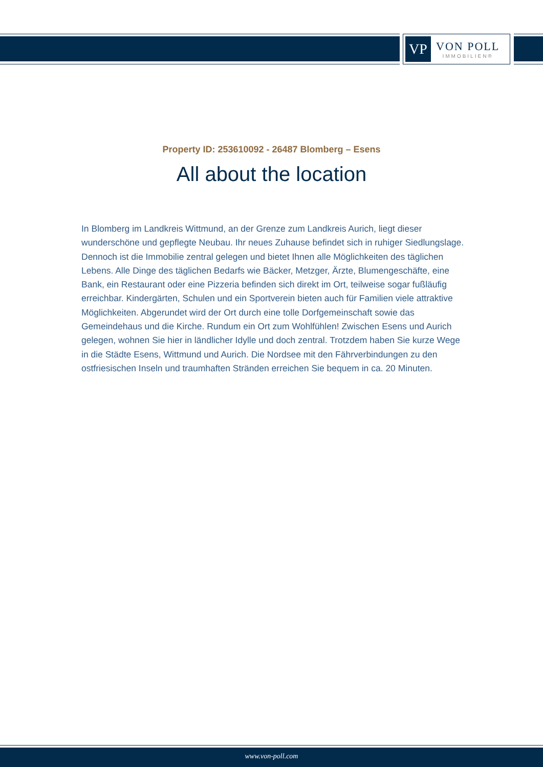VP
VON POLL
IMMOBILIEN®
Property ID: 253610092 - 26487 Blomberg – Esens
All about the location
In Blomberg im Landkreis Wittmund, an der Grenze zum Landkreis Aurich, liegt dieser wunderschöne und gepflegte Neubau. Ihr neues Zuhause befindet sich in ruhiger Siedlungslage. Dennoch ist die Immobilie zentral gelegen und bietet Ihnen alle Möglichkeiten des täglichen Lebens. Alle Dinge des täglichen Bedarfs wie Bäcker, Metzger, Ärzte, Blumengeschäfte, eine Bank, ein Restaurant oder eine Pizzeria befinden sich direkt im Ort, teilweise sogar fußläufig erreichbar. Kindergärten, Schulen und ein Sportverein bieten auch für Familien viele attraktive Möglichkeiten. Abgerundet wird der Ort durch eine tolle Dorfgemeinschaft sowie das Gemeindehaus und die Kirche. Rundum ein Ort zum Wohlfühlen! Zwischen Esens und Aurich gelegen, wohnen Sie hier in ländlicher Idylle und doch zentral. Trotzdem haben Sie kurze Wege in die Städte Esens, Wittmund und Aurich. Die Nordsee mit den Fährverbindungen zu den ostfriesischen Inseln und traumhaften Stränden erreichen Sie bequem in ca. 20 Minuten.
www.von-poll.com